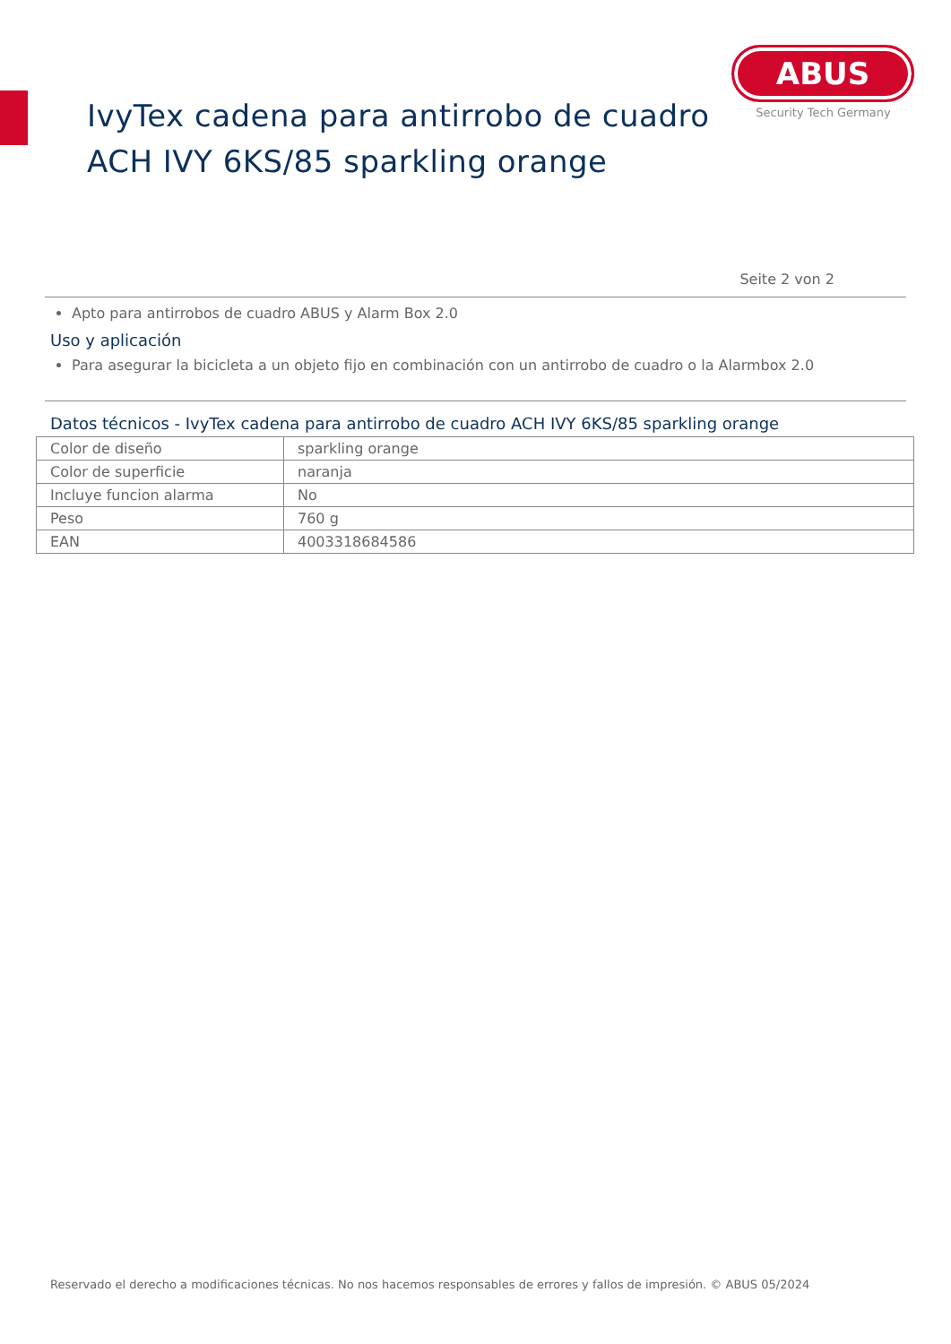IvyTex cadena para antirrobo de cuadro
ACH IVY 6KS/85 sparkling orange
ABUS
Security Tech Germany
Seite 2 von 2
Apto para antirrobos de cuadro ABUS y Alarm Box 2.0
Uso y aplicación
Para asegurar la bicicleta a un objeto fijo en combinación con un antirrobo de cuadro o la Alarmbox 2.0
Datos técnicos - IvyTex cadena para antirrobo de cuadro ACH IVY 6KS/85 sparkling orange
| Color de diseño | sparkling orange |
| Color de superficie | naranja |
| Incluye funcion alarma | No |
| Peso | 760 g |
| EAN | 4003318684586 |
Reservado el derecho a modificaciones técnicas. No nos hacemos responsables de errores y fallos de impresión. © ABUS 05/2024